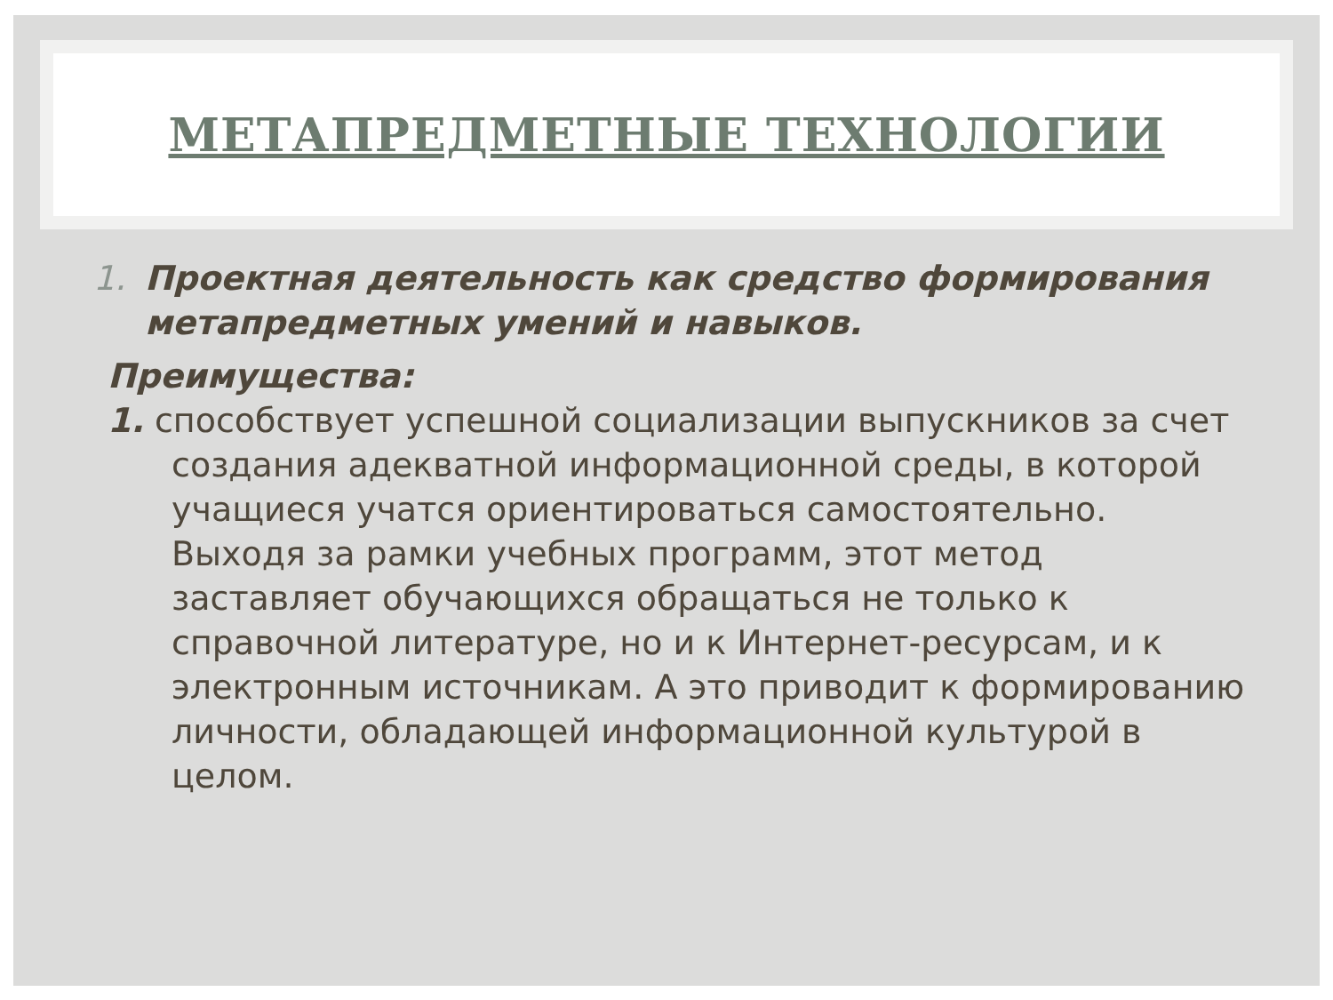МЕТАПРЕДМЕТНЫЕ ТЕХНОЛОГИИ
1. Проектная деятельность как средство формирования метапредметных умений и навыков.
Преимущества:
1. способствует успешной социализации выпускников за счет создания адекватной информационной среды, в которой учащиеся учатся ориентироваться самостоятельно. Выходя за рамки учебных программ, этот метод заставляет обучающихся обращаться не только к справочной литературе, но и к Интернет-ресурсам, и к электронным источникам. А это приводит к формированию личности, обладающей информационной культурой в целом.